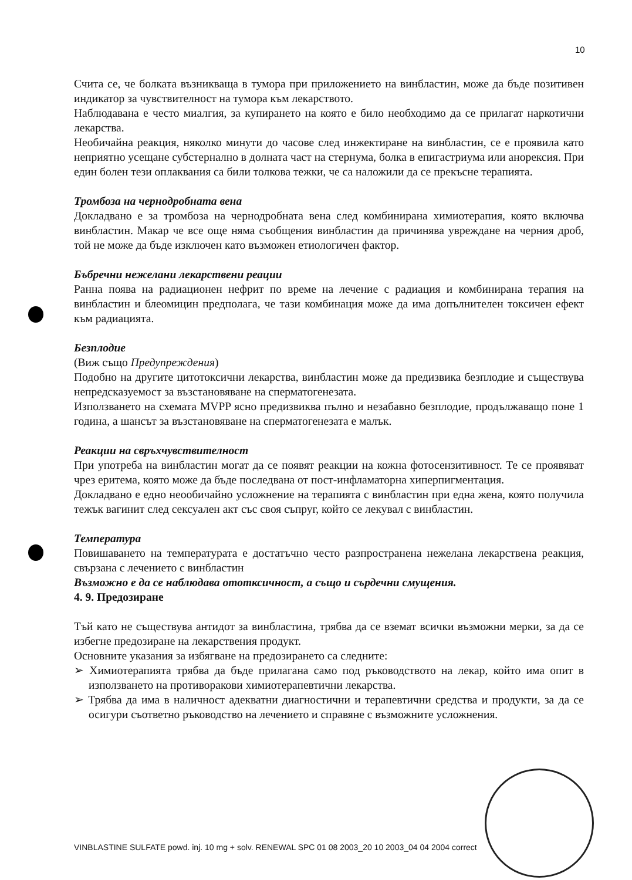10
Счита се, че болката възникваща в тумора при приложението на винбластин, може да бъде позитивен индикатор за чувствителност на тумора към лекарството.
Наблюдавана е често миалгия, за купирането на която е било необходимо да се прилагат наркотични лекарства.
Необичайна реакция, няколко минути до часове след инжектиране на винбластин, се е проявила като неприятно усещане субстернално в долната част на стернума, болка в епигастриума или анорексия. При един болен тези оплаквания са били толкова тежки, че са наложили да се прекъсне терапията.
Тромбоза на чернодробната вена
Докладвано е за тромбоза на чернодробната вена след комбинирана химиотерапия, която включва винбластин. Макар че все още няма съобщения винбластин да причинява увреждане на черния дроб, той не може да бъде изключен като възможен етиологичен фактор.
Бъбречни нежелани лекарствени реации
Ранна поява на радиационен нефрит по време на лечение с радиация и комбинирана терапия на винбластин и блеомицин предполага, че тази комбинация може да има допълнителен токсичен ефект към радиацията.
Безплодие
(Виж също Предупреждения)
Подобно на другите цитотоксични лекарства, винбластин може да предизвика безплодие и съществува непредсказуемост за възстановяване на сперматогенезата.
Използването на схемата MVPP ясно предизвиква пълно и незабавно безплодие, продължаващо поне 1 година, а шансът за възстановяване на сперматогенезата е малък.
Реакции на свръхчувствителност
При употреба на винбластин могат да се появят реакции на кожна фотосензитивност. Те се проявяват чрез еритема, която може да бъде последвана от пост-инфламаторна хиперпигментация.
Докладвано е едно неообичайно усложнение на терапията с винбластин при една жена, която получила тежък вагинит след сексуален акт със своя съпруг, който се лекувал с винбластин.
Температура
Повишаването на температурата е достатъчно често разпространена нежелана лекарствена реакция, свързана с лечението с винбластин
Възможно е да се наблюдава ототксичност, а също и сърдечни смущения.
4. 9. Предозиране
Тъй като не съществува антидот за винбластина, трябва да се вземат всички възможни мерки, за да се избегне предозиране на лекарствения продукт.
Основните указания за избягване на предозирането са следните:
➢ Химиотерапията трябва да бъде прилагана само под ръководството на лекар, който има опит в използването на противоракови химиотерапевтични лекарства.
➢ Трябва да има в наличност адекватни диагностични и терапевтични средства и продукти, за да се осигури съответно ръководство на лечението и справяне с възможните усложнения.
VINBLASTINE SULFATE powd. inj. 10 mg + solv. RENEWAL SPC 01 08 2003_20 10 2003_04 04 2004 correct